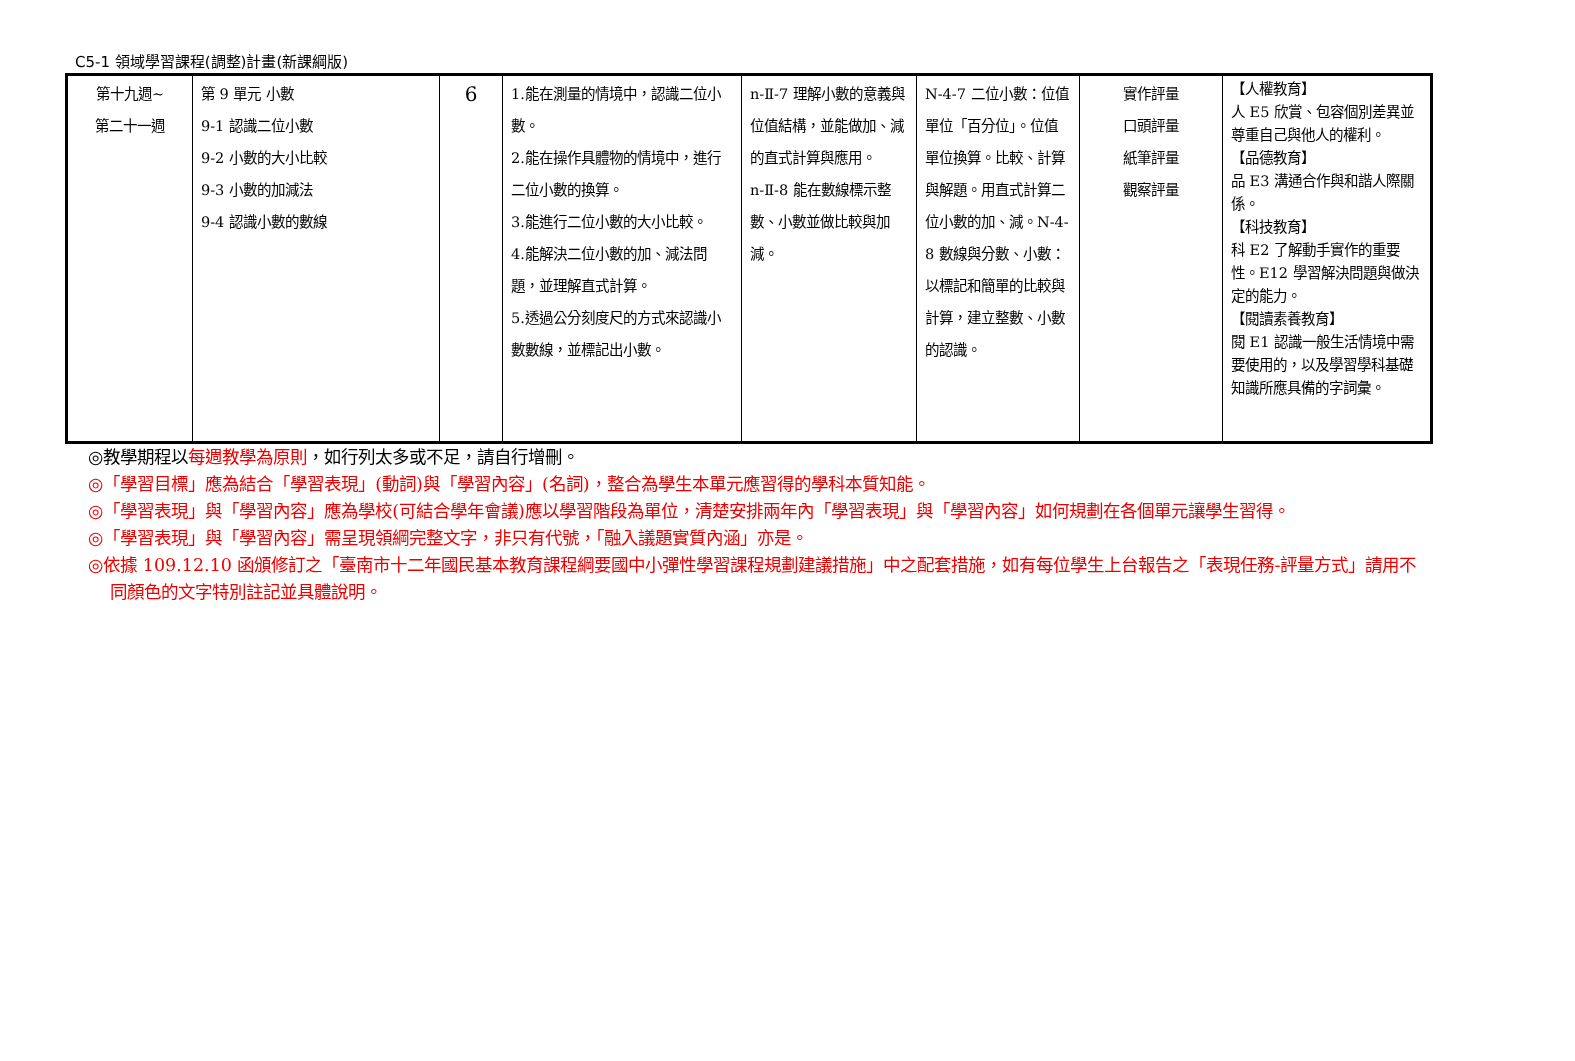C5-1 領域學習課程(調整)計畫(新課綱版)
| 第十九週~ 第二十一週 | 第 9 單元 小數 9-1 認識二位小數 9-2 小數的大小比較 9-3 小數的加減法 9-4 認識小數的數線 | 6 | 1.能在測量的情境中，認識二位小數。 2.能在操作具體物的情境中，進行二位小數的換算。 3.能進行二位小數的大小比較。 4.能解決二位小數的加、減法問題，並理解直式計算。 5.透過公分刻度尺的方式來認識小數數線，並標記出小數。 | n-Ⅱ-7 理解小數的意義與位值結構，並能做加、減的直式計算與應用。 n-Ⅱ-8 能在數線標示整數、小數並做比較與加減。 | N-4-7 二位小數：位值單位「百分位」。位值單位換算。比較、計算與解題。用直式計算二位小數的加、減。N-4-8 數線與分數、小數：以標記和簡單的比較與計算，建立整數、小數的認識。 | 實作評量 口頭評量 紙筆評量 觀察評量 | 【人權教育】 人 E5 欣賞、包容個別差異並尊重自己與他人的權利。 【品德教育】 品 E3 溝通合作與和諧人際關係。 【科技教育】 科 E2 了解動手實作的重要性。E12 學習解決問題與做決定的能力。 【閱讀素養教育】 閱 E1 認識一般生活情境中需要使用的，以及學習學科基礎知識所應具備的字詞彙。 |
◎教學期程以每週教學為原則，如行列太多或不足，請自行增刪。
◎「學習目標」應為結合「學習表現」(動詞)與「學習內容」(名詞)，整合為學生本單元應習得的學科本質知能。
◎「學習表現」與「學習內容」應為學校(可結合學年會議)應以學習階段為單位，清楚安排兩年內「學習表現」與「學習內容」如何規劃在各個單元讓學生習得。
◎「學習表現」與「學習內容」需呈現領綱完整文字，非只有代號，「融入議題實質內涵」亦是。
◎依據 109.12.10 函頒修訂之「臺南市十二年國民基本教育課程綱要國中小彈性學習課程規劃建議措施」中之配套措施，如有每位學生上台報告之「表現任務-評量方式」請用不同顏色的文字特別註記並具體說明。